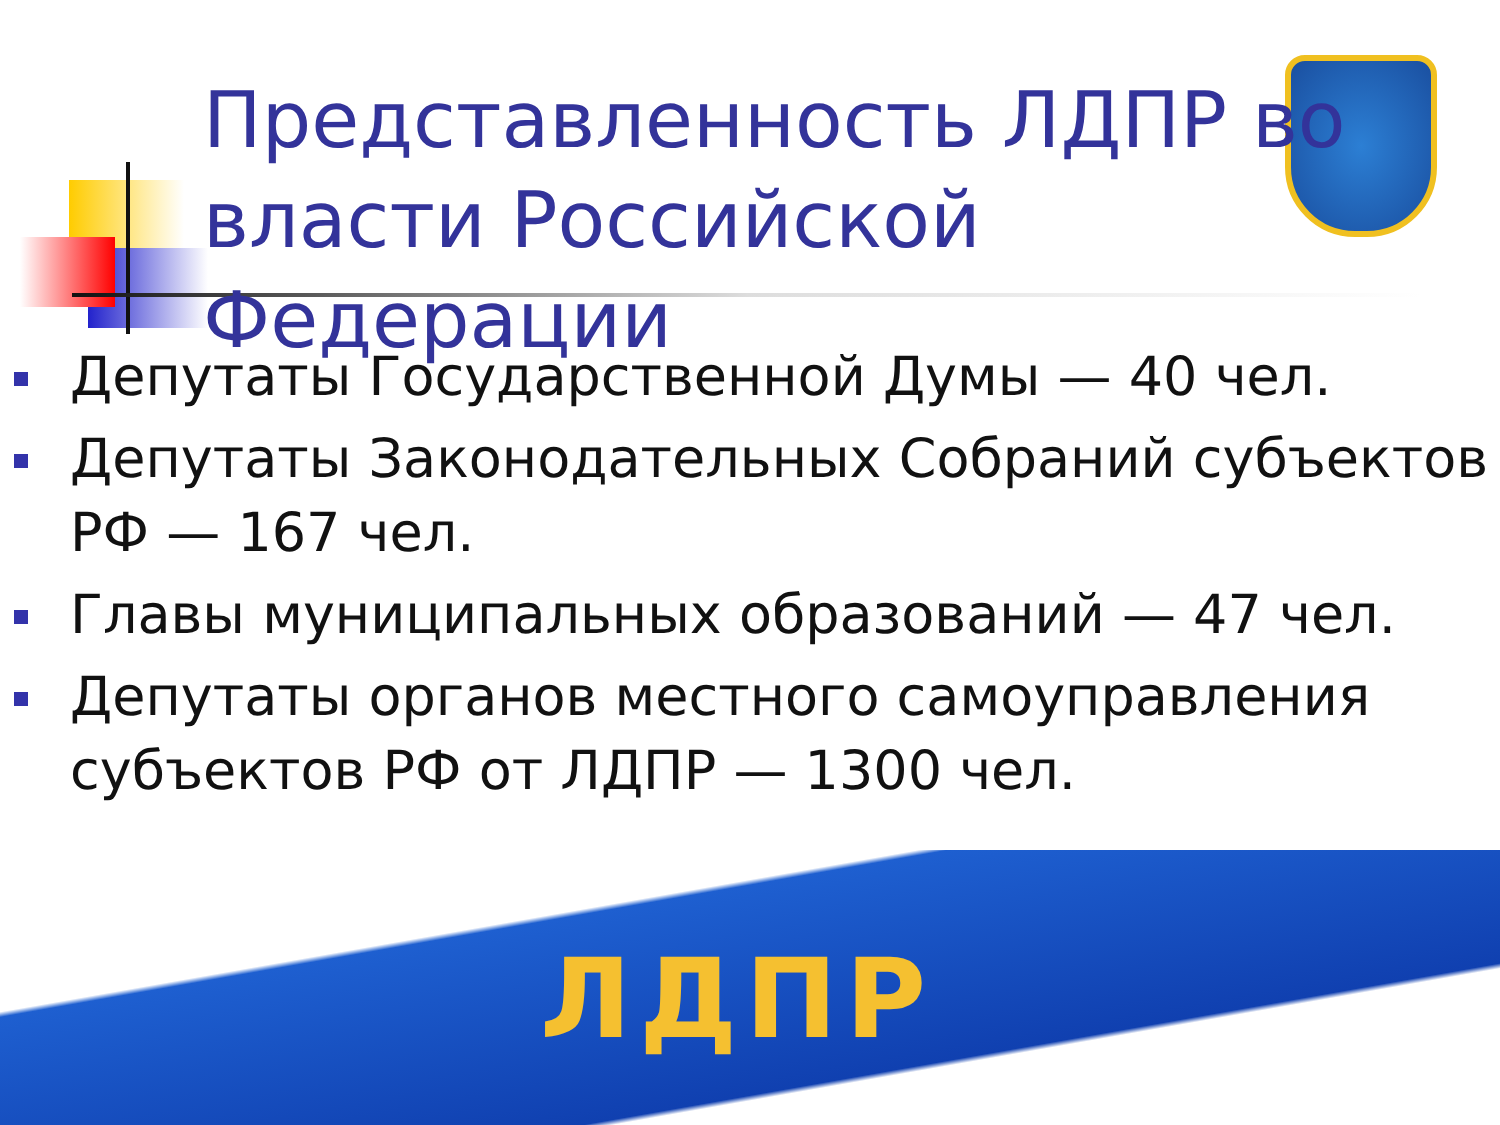Представленность ЛДПР во власти Российской Федерации
Депутаты Государственной Думы — 40 чел.
Депутаты Законодательных Собраний субъектов РФ — 167 чел.
Главы муниципальных образований — 47 чел.
Депутаты органов местного самоуправления субъектов РФ от ЛДПР — 1300 чел.
ЛДПР